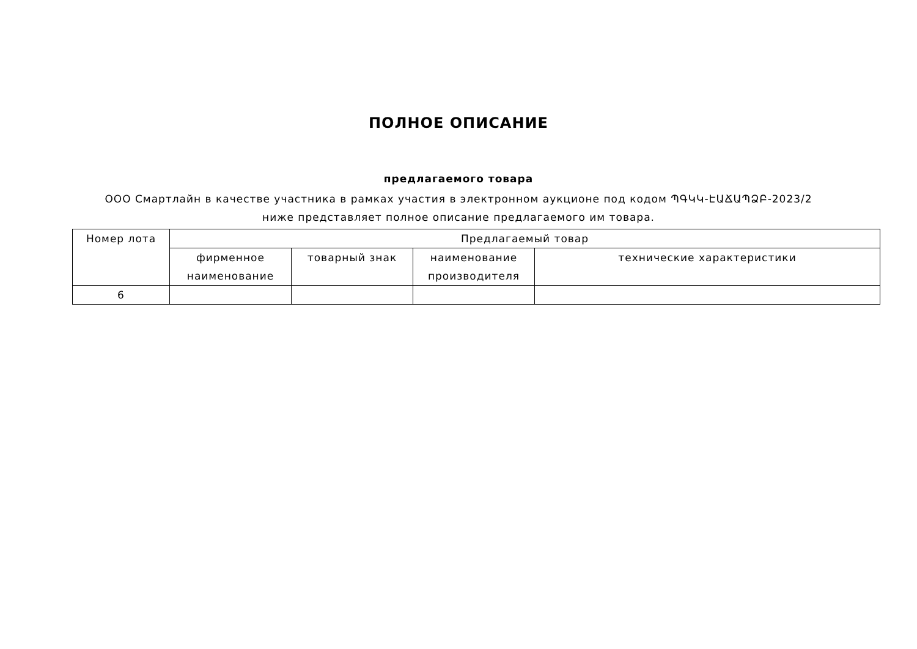ПОЛНОЕ ОПИСАНИЕ
предлагаемого товара
ООО Смартлайн в качестве участника в рамках участия в электронном аукционе под кодом ՊԳԿԿ-ԷԱՃԱՊՁԲ-2023/2 ниже представляет полное описание предлагаемого им товара.
| Номер лота | Предлагаемый товар | | | |
| --- | --- | --- | --- | --- |
| | фирменное наименование | товарный знак | наименование производителя | технические характеристики |
| 6 | | | | |